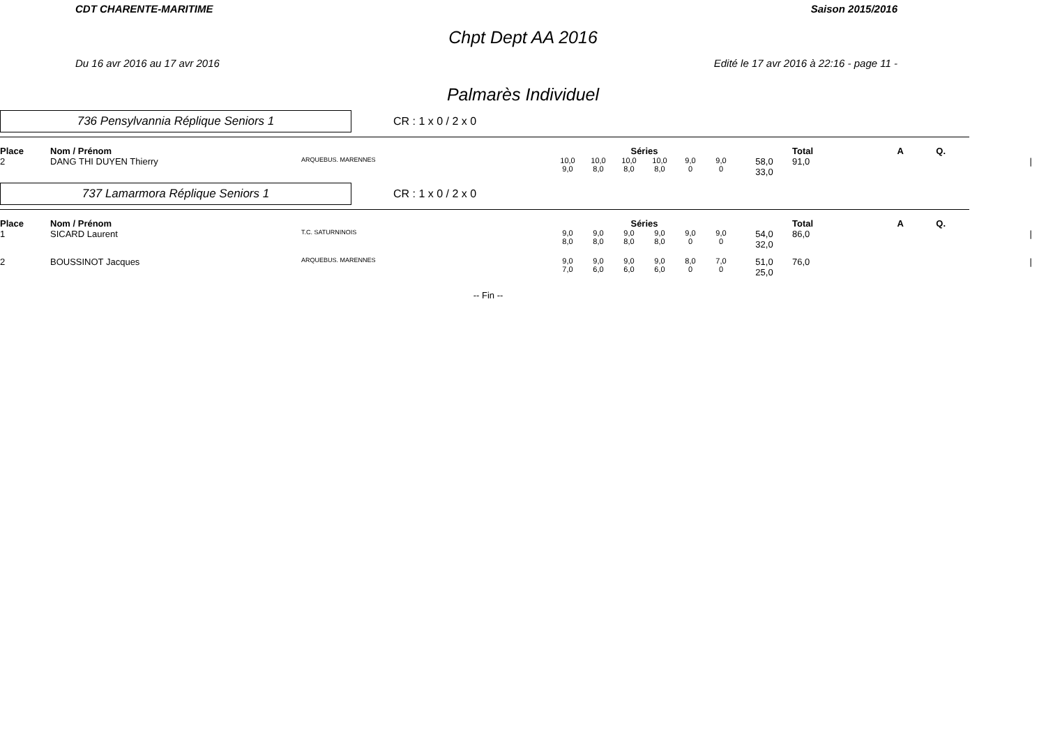CDT CHARENTE-MARITIME Saison 2015/2016
Chpt Dept AA 2016
Du 16 avr 2016 au 17 avr 2016 Edité le 17 avr 2016 à 22:16 - page 11 -
Palmarès Individuel
736 Pensylvannia Réplique Seniors 1
CR : 1 x 0 / 2 x 0
| Place | Nom / Prénom | | Séries | | | | | | | Total | A | Q. | |
| --- | --- | --- | --- | --- | --- | --- | --- | --- | --- | --- | --- | --- | --- |
| 2 | DANG THI DUYEN Thierry | ARQUEBUS. MARENNES | 10,0 9,0 | 10,0 8,0 | 10,0 8,0 | 10,0 8,0 | 9,0 0 | 9,0 0 | 58,0 33,0 | 91,0 | | | / |
737 Lamarmora Réplique Seniors 1
CR : 1 x 0 / 2 x 0
| Place | Nom / Prénom | | Séries | | | | | | | Total | A | Q. | |
| --- | --- | --- | --- | --- | --- | --- | --- | --- | --- | --- | --- | --- | --- |
| 1 | SICARD Laurent | T.C. SATURNINOIS | 9,0 8,0 | 9,0 8,0 | 9,0 8,0 | 9,0 8,0 | 9,0 0 | 9,0 0 | 54,0 32,0 | 86,0 | | | / |
| 2 | BOUSSINOT Jacques | ARQUEBUS. MARENNES | 9,0 7,0 | 9,0 6,0 | 9,0 6,0 | 9,0 6,0 | 8,0 0 | 7,0 0 | 51,0 25,0 | 76,0 | | | / |
-- Fin --